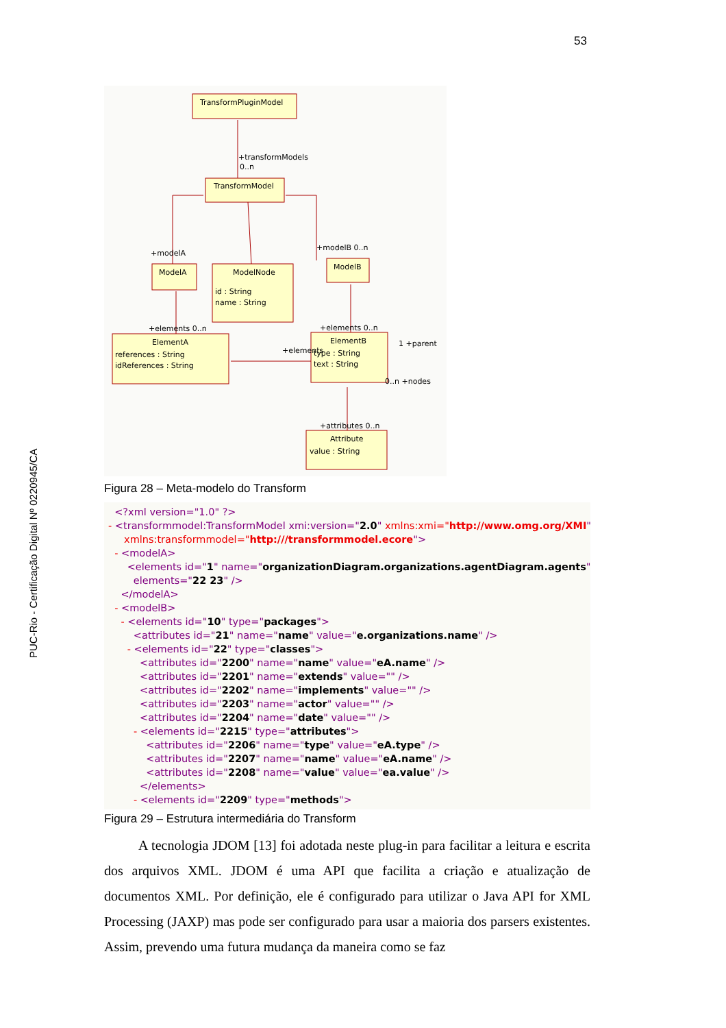53
PUC-Rio - Certificação Digital Nº 0220945/CA
TransformPluginModel
+transformModels
0..n
TransformModel
+modelA
+modelB 0..n
ModelA
ModelNode
id : String
name : String
ModelB
+elements 0..n
+elements 0..n
ElementA
references : String
idReferences : String
ElementB
type : String
text : String
1 +parent
0..n +nodes
+elements
+attributes 0..n
Attribute
value : String
Figura 28 – Meta-modelo do Transform
<?xml version="1.0" ?> - <transformmodel:TransformModel xmi:version="2.0" xmlns:xmi="http://www.omg.org/XMI" xmlns:transformmodel="http:///transformmodel.ecore"> - <modelA> <elements id="1" name="organizationDiagram.organizations.agentDiagram.agents" elements="22 23" /> </modelA> - <modelB> - <elements id="10" type="packages"> <attributes id="21" name="name" value="e.organizations.name" /> - <elements id="22" type="classes"> <attributes id="2200" name="name" value="eA.name" /> <attributes id="2201" name="extends" value="" /> <attributes id="2202" name="implements" value="" /> <attributes id="2203" name="actor" value="" /> <attributes id="2204" name="date" value="" /> - <elements id="2215" type="attributes"> <attributes id="2206" name="type" value="eA.type" /> <attributes id="2207" name="name" value="eA.name" /> <attributes id="2208" name="value" value="ea.value" /> </elements> - <elements id="2209" type="methods">
Figura 29 – Estrutura intermediária do Transform
A tecnologia JDOM [13] foi adotada neste plug-in para facilitar a leitura e escrita dos arquivos XML. JDOM é uma API que facilita a criação e atualização de documentos XML. Por definição, ele é configurado para utilizar o Java API for XML Processing (JAXP) mas pode ser configurado para usar a maioria dos parsers existentes. Assim, prevendo uma futura mudança da maneira como se faz